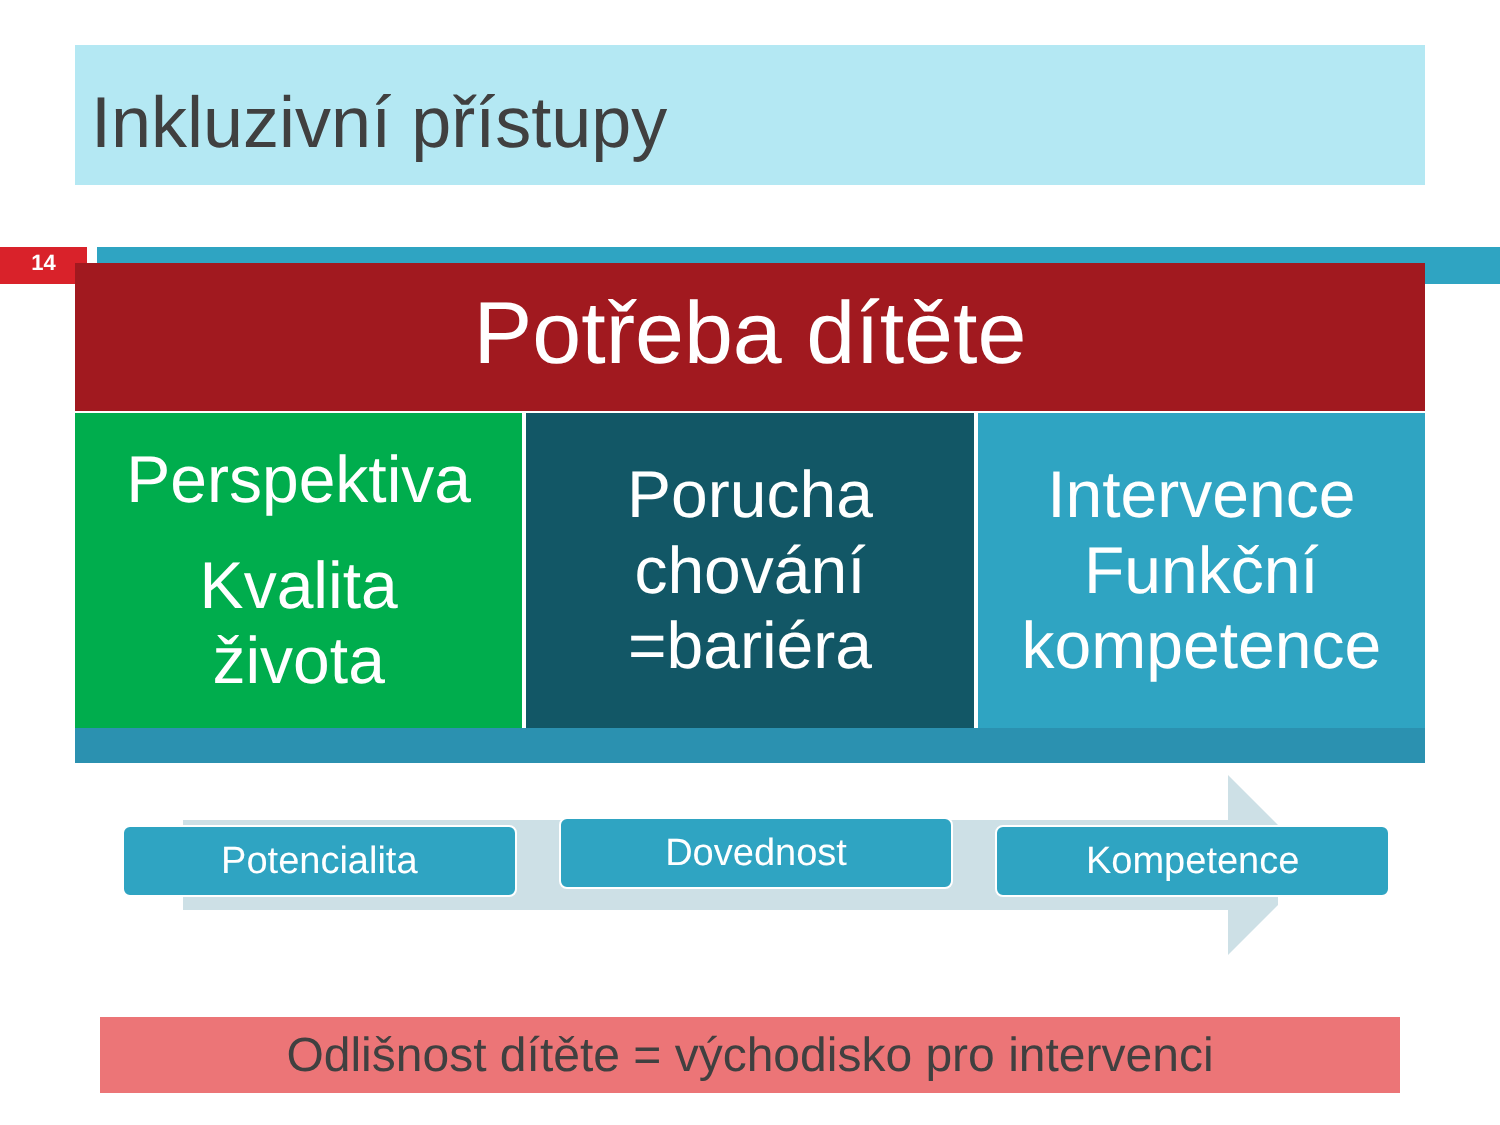Inkluzivní přístupy
14
Potřeba dítěte
Perspektiva
Kvalita
života
Porucha
chování
=bariéra
Intervence
Funkční
kompetence
Potencialita
Dovednost
Kompetence
Odlišnost dítěte = východisko pro intervenci